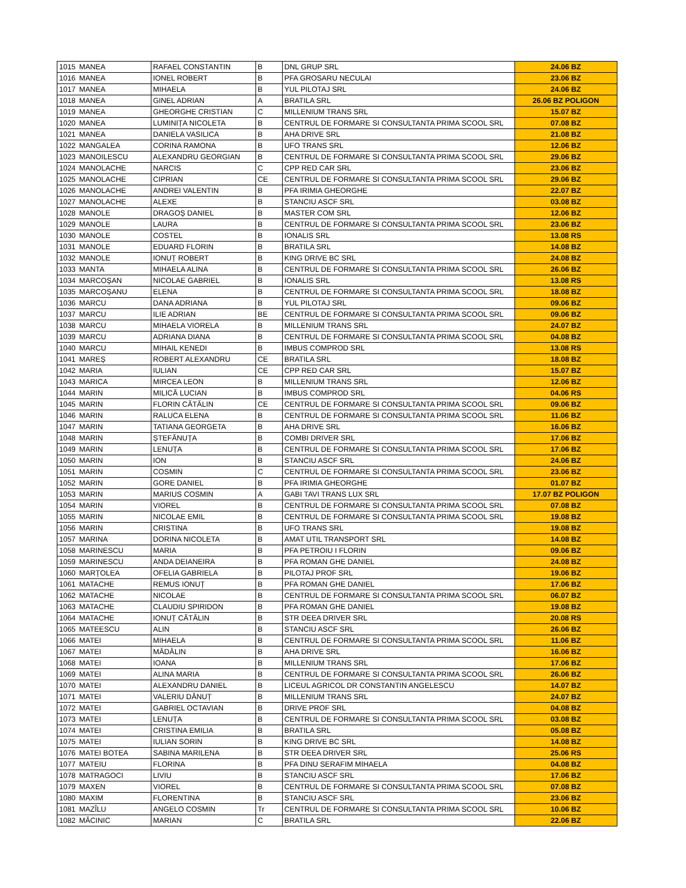| 1015 | MANEA | RAFAEL CONSTANTIN | B | DNL GRUP SRL | 24.06 BZ |
| 1016 | MANEA | IONEL ROBERT | B | PFA GROSARU NECULAI | 23.06 BZ |
| 1017 | MANEA | MIHAELA | B | YUL PILOTAJ SRL | 24.06 BZ |
| 1018 | MANEA | GINEL ADRIAN | A | BRATILA SRL | 26.06 BZ POLIGON |
| 1019 | MANEA | GHEORGHE CRISTIAN | C | MILLENIUM TRANS SRL | 15.07 BZ |
| 1020 | MANEA | LUMINIȚA NICOLETA | B | CENTRUL DE FORMARE SI CONSULTANTA PRIMA SCOOL SRL | 07.08 BZ |
| 1021 | MANEA | DANIELA VASILICA | B | AHA DRIVE SRL | 21.08 BZ |
| 1022 | MANGALEA | CORINA RAMONA | B | UFO TRANS SRL | 12.06 BZ |
| 1023 | MANOILESCU | ALEXANDRU GEORGIAN | B | CENTRUL DE FORMARE SI CONSULTANTA PRIMA SCOOL SRL | 29.06 BZ |
| 1024 | MANOLACHE | NARCIS | C | CPP RED CAR SRL | 23.06 BZ |
| 1025 | MANOLACHE | CIPRIAN | CE | CENTRUL DE FORMARE SI CONSULTANTA PRIMA SCOOL SRL | 29.06 BZ |
| 1026 | MANOLACHE | ANDREI VALENTIN | B | PFA IRIMIA GHEORGHE | 22.07 BZ |
| 1027 | MANOLACHE | ALEXE | B | STANCIU ASCF SRL | 03.08 BZ |
| 1028 | MANOLE | DRAGOȘ DANIEL | B | MASTER COM SRL | 12.06 BZ |
| 1029 | MANOLE | LAURA | B | CENTRUL DE FORMARE SI CONSULTANTA PRIMA SCOOL SRL | 23.06 BZ |
| 1030 | MANOLE | COSTEL | B | IONALIS SRL | 13.08 RS |
| 1031 | MANOLE | EDUARD FLORIN | B | BRATILA SRL | 14.08 BZ |
| 1032 | MANOLE | IONUȚ ROBERT | B | KING DRIVE BC SRL | 24.08 BZ |
| 1033 | MANTA | MIHAELA ALINA | B | CENTRUL DE FORMARE SI CONSULTANTA PRIMA SCOOL SRL | 26.06 BZ |
| 1034 | MARCOȘAN | NICOLAE GABRIEL | B | IONALIS SRL | 13.08 RS |
| 1035 | MARCOȘANU | ELENA | B | CENTRUL DE FORMARE SI CONSULTANTA PRIMA SCOOL SRL | 18.08 BZ |
| 1036 | MARCU | DANA ADRIANA | B | YUL PILOTAJ SRL | 09.06 BZ |
| 1037 | MARCU | ILIE ADRIAN | BE | CENTRUL DE FORMARE SI CONSULTANTA PRIMA SCOOL SRL | 09.06 BZ |
| 1038 | MARCU | MIHAELA VIORELA | B | MILLENIUM TRANS SRL | 24.07 BZ |
| 1039 | MARCU | ADRIANA DIANA | B | CENTRUL DE FORMARE SI CONSULTANTA PRIMA SCOOL SRL | 04.08 BZ |
| 1040 | MARCU | MIHAIL KENEDI | B | IMBUS COMPROD SRL | 13.08 RS |
| 1041 | MAREȘ | ROBERT ALEXANDRU | CE | BRATILA SRL | 18.08 BZ |
| 1042 | MARIA | IULIAN | CE | CPP RED CAR SRL | 15.07 BZ |
| 1043 | MARICA | MIRCEA LEON | B | MILLENIUM TRANS SRL | 12.06 BZ |
| 1044 | MARIN | MILICĂ LUCIAN | B | IMBUS COMPROD SRL | 04.06 RS |
| 1045 | MARIN | FLORIN CĂTĂLIN | CE | CENTRUL DE FORMARE SI CONSULTANTA PRIMA SCOOL SRL | 09.06 BZ |
| 1046 | MARIN | RALUCA ELENA | B | CENTRUL DE FORMARE SI CONSULTANTA PRIMA SCOOL SRL | 11.06 BZ |
| 1047 | MARIN | TATIANA GEORGETA | B | AHA DRIVE SRL | 16.06 BZ |
| 1048 | MARIN | ȘTEFĂNUȚA | B | COMBI DRIVER SRL | 17.06 BZ |
| 1049 | MARIN | LENUȚA | B | CENTRUL DE FORMARE SI CONSULTANTA PRIMA SCOOL SRL | 17.06 BZ |
| 1050 | MARIN | ION | B | STANCIU ASCF SRL | 24.06 BZ |
| 1051 | MARIN | COSMIN | C | CENTRUL DE FORMARE SI CONSULTANTA PRIMA SCOOL SRL | 23.06 BZ |
| 1052 | MARIN | GORE DANIEL | B | PFA IRIMIA GHEORGHE | 01.07 BZ |
| 1053 | MARIN | MARIUS COSMIN | A | GABI TAVI TRANS LUX SRL | 17.07 BZ POLIGON |
| 1054 | MARIN | VIOREL | B | CENTRUL DE FORMARE SI CONSULTANTA PRIMA SCOOL SRL | 07.08 BZ |
| 1055 | MARIN | NICOLAE EMIL | B | CENTRUL DE FORMARE SI CONSULTANTA PRIMA SCOOL SRL | 19.08 BZ |
| 1056 | MARIN | CRISTINA | B | UFO TRANS SRL | 19.08 BZ |
| 1057 | MARINA | DORINA NICOLETA | B | AMAT UTIL TRANSPORT SRL | 14.08 BZ |
| 1058 | MARINESCU | MARIA | B | PFA PETROIU I FLORIN | 09.06 BZ |
| 1059 | MARINESCU | ANDA DEIANEIRA | B | PFA ROMAN GHE DANIEL | 24.08 BZ |
| 1060 | MARȚOLEA | OFELIA GABRIELA | B | PILOTAJ PROF SRL | 19.06 BZ |
| 1061 | MATACHE | REMUS IONUȚ | B | PFA ROMAN GHE DANIEL | 17.06 BZ |
| 1062 | MATACHE | NICOLAE | B | CENTRUL DE FORMARE SI CONSULTANTA PRIMA SCOOL SRL | 06.07 BZ |
| 1063 | MATACHE | CLAUDIU SPIRIDON | B | PFA ROMAN GHE DANIEL | 19.08 BZ |
| 1064 | MATACHE | IONUȚ CĂTĂLIN | B | STR DEEA DRIVER SRL | 20.08 RS |
| 1065 | MATEESCU | ALIN | B | STANCIU ASCF SRL | 26.06 BZ |
| 1066 | MATEI | MIHAELA | B | CENTRUL DE FORMARE SI CONSULTANTA PRIMA SCOOL SRL | 11.06 BZ |
| 1067 | MATEI | MĂDĂLIN | B | AHA DRIVE SRL | 16.06 BZ |
| 1068 | MATEI | IOANA | B | MILLENIUM TRANS SRL | 17.06 BZ |
| 1069 | MATEI | ALINA MARIA | B | CENTRUL DE FORMARE SI CONSULTANTA PRIMA SCOOL SRL | 26.06 BZ |
| 1070 | MATEI | ALEXANDRU DANIEL | B | LICEUL AGRICOL DR CONSTANTIN ANGELESCU | 14.07 BZ |
| 1071 | MATEI | VALERIU DĂNUȚ | B | MILLENIUM TRANS SRL | 24.07 BZ |
| 1072 | MATEI | GABRIEL OCTAVIAN | B | DRIVE PROF SRL | 04.08 BZ |
| 1073 | MATEI | LENUȚA | B | CENTRUL DE FORMARE SI CONSULTANTA PRIMA SCOOL SRL | 03.08 BZ |
| 1074 | MATEI | CRISTINA EMILIA | B | BRATILA SRL | 05.08 BZ |
| 1075 | MATEI | IULIAN SORIN | B | KING DRIVE BC SRL | 14.08 BZ |
| 1076 | MATEI BOTEA | SABINA MARILENA | B | STR DEEA DRIVER SRL | 25.06 RS |
| 1077 | MATEIU | FLORINA | B | PFA DINU SERAFIM MIHAELA | 04.08 BZ |
| 1078 | MATRAGOCI | LIVIU | B | STANCIU ASCF SRL | 17.06 BZ |
| 1079 | MAXEN | VIOREL | B | CENTRUL DE FORMARE SI CONSULTANTA PRIMA SCOOL SRL | 07.08 BZ |
| 1080 | MAXIM | FLORENTINA | B | STANCIU ASCF SRL | 23.06 BZ |
| 1081 | MAZÎLU | ANGELO COSMIN | Tr | CENTRUL DE FORMARE SI CONSULTANTA PRIMA SCOOL SRL | 10.06 BZ |
| 1082 | MĂCINIC | MARIAN | C | BRATILA SRL | 22.06 BZ |